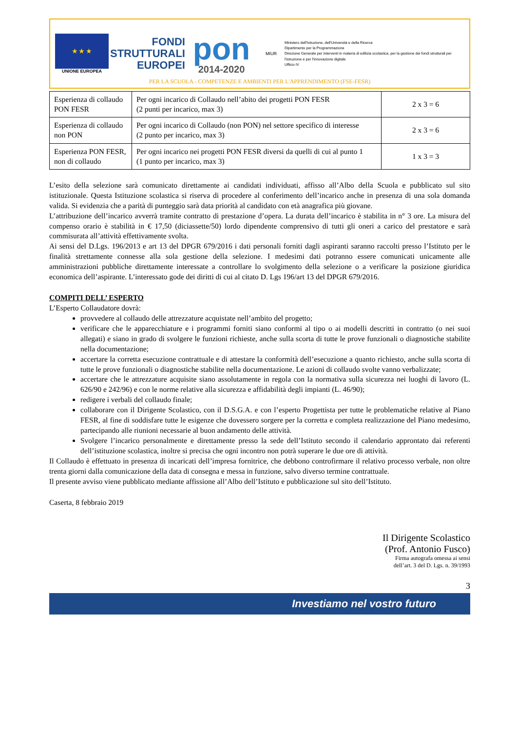★ ★ ★
UNIONE EUROPEA
FONDI
STRUTTURALI
EUROPEI
pon
2014-2020
MIUR
Ministero dell'Istruzione, dell'Università e della Ricerca
Dipartimento per la Programmazione
Direzione Generale per interventi in materia di edilizia scolastica, per la gestione dei fondi strutturali per l'istruzione e per l'innovazione digitale
Ufficio IV
PER LA SCUOLA - COMPETENZE E AMBIENTI PER L'APPRENDIMENTO (FSE-FESR)
| Esperienza di collaudo PON FESR | Per ogni incarico di Collaudo nell’abito dei progetti PON FESR (2 punti per incarico, max 3) | 2 x 3 = 6 |
| Esperienza di collaudo non PON | Per ogni incarico di Collaudo (non PON) nel settore specifico di interesse (2 punto per incarico, max 3) | 2 x 3 = 6 |
| Esperienza PON FESR, non di collaudo | Per ogni incarico nei progetti PON FESR diversi da quelli di cui al punto 1 (1 punto per incarico, max 3) | 1 x 3 = 3 |
L’esito della selezione sarà comunicato direttamente ai candidati individuati, affisso all’Albo della Scuola e pubblicato sul sito istituzionale. Questa Istituzione scolastica si riserva di procedere al conferimento dell’incarico anche in presenza di una sola domanda valida. Si evidenzia che a parità di punteggio sarà data priorità al candidato con età anagrafica più giovane.
L’attribuzione dell’incarico avverrà tramite contratto di prestazione d’opera. La durata dell’incarico è stabilita in n° 3 ore. La misura del compenso orario è stabilità in € 17,50 (diciassette/50) lordo dipendente comprensivo di tutti gli oneri a carico del prestatore e sarà commisurata all’attività effettivamente svolta.
Ai sensi del D.Lgs. 196/2013 e art 13 del DPGR 679/2016 i dati personali forniti dagli aspiranti saranno raccolti presso l’Istituto per le finalità strettamente connesse alla sola gestione della selezione. I medesimi dati potranno essere comunicati unicamente alle amministrazioni pubbliche direttamente interessate a controllare lo svolgimento della selezione o a verificare la posizione giuridica economica dell’aspirante. L’interessato gode dei diritti di cui al citato D. Lgs 196/art 13 del DPGR 679/2016.
COMPITI DELL’ ESPERTO
L’Esperto Collaudatore dovrà:
provvedere al collaudo delle attrezzature acquistate nell’ambito del progetto;
verificare che le apparecchiature e i programmi forniti siano conformi al tipo o ai modelli descritti in contratto (o nei suoi allegati) e siano in grado di svolgere le funzioni richieste, anche sulla scorta di tutte le prove funzionali o diagnostiche stabilite nella documentazione;
accertare la corretta esecuzione contrattuale e di attestare la conformità dell’esecuzione a quanto richiesto, anche sulla scorta di tutte le prove funzionali o diagnostiche stabilite nella documentazione. Le azioni di collaudo svolte vanno verbalizzate;
accertare che le attrezzature acquisite siano assolutamente in regola con la normativa sulla sicurezza nei luoghi di lavoro (L. 626/90 e 242/96) e con le norme relative alla sicurezza e affidabilità degli impianti (L. 46/90);
redigere i verbali del collaudo finale;
collaborare con il Dirigente Scolastico, con il D.S.G.A. e con l’esperto Progettista per tutte le problematiche relative al Piano FESR, al fine di soddisfare tutte le esigenze che dovessero sorgere per la corretta e completa realizzazione del Piano medesimo, partecipando alle riunioni necessarie al buon andamento delle attività.
Svolgere l’incarico personalmente e direttamente presso la sede dell’Istituto secondo il calendario approntato dai referenti dell’istituzione scolastica, inoltre si precisa che ogni incontro non potrà superare le due ore di attività.
Il Collaudo è effettuato in presenza di incaricati dell’impresa fornitrice, che debbono controfirmare il relativo processo verbale, non oltre trenta giorni dalla comunicazione della data di consegna e messa in funzione, salvo diverso termine contrattuale.
Il presente avviso viene pubblicato mediante affissione all’Albo dell’Istituto e pubblicazione sul sito dell’Istituto.
Caserta, 8 febbraio 2019
Il Dirigente Scolastico
(Prof. Antonio Fusco)
Firma autografa omessa ai sensi
dell’art. 3 del D. Lgs. n. 39/1993
3
Investiamo nel vostro futuro